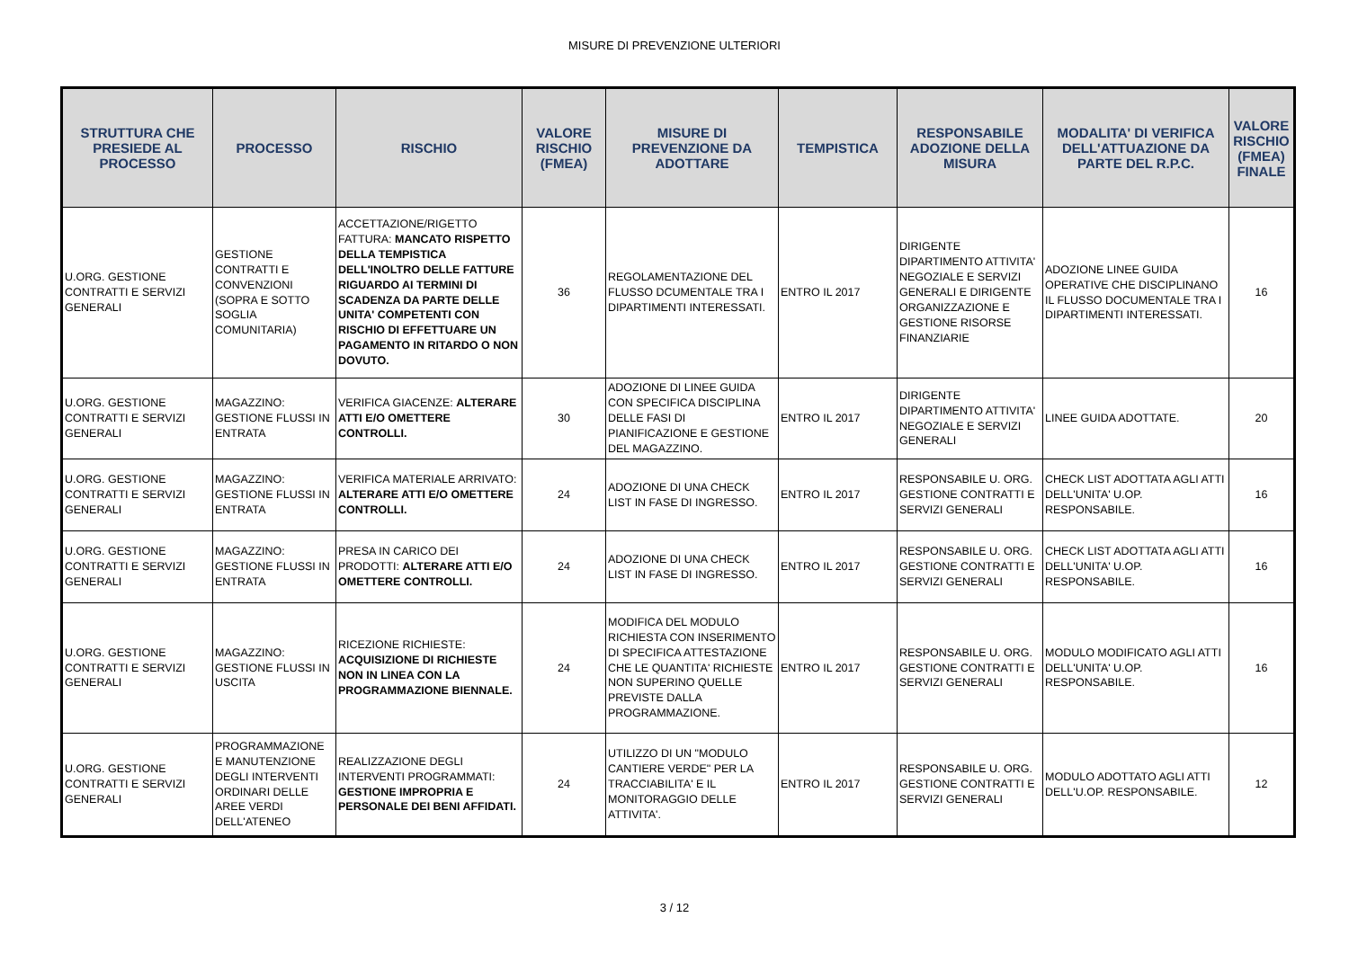MISURE DI PREVENZIONE ULTERIORI
| STRUTTURA CHE PRESIEDE AL PROCESSO | PROCESSO | RISCHIO | VALORE RISCHIO (FMEA) | MISURE DI PREVENZIONE DA ADOTTARE | TEMPISTICA | RESPONSABILE ADOZIONE DELLA MISURA | MODALITA' DI VERIFICA DELL'ATTUAZIONE DA PARTE DEL R.P.C. | VALORE RISCHIO (FMEA) FINALE |
| --- | --- | --- | --- | --- | --- | --- | --- | --- |
| U.ORG. GESTIONE CONTRATTI E SERVIZI GENERALI | GESTIONE CONTRATTI E CONVENZIONI (SOPRA E SOTTO SOGLIA COMUNITARIA) | ACCETTAZIONE/RIGETTO FATTURA: MANCATO RISPETTO DELLA TEMPISTICA DELL'INOLTRO DELLE FATTURE RIGUARDO AI TERMINI DI SCADENZA DA PARTE DELLE UNITA' COMPETENTI CON RISCHIO DI EFFETTUARE UN PAGAMENTO IN RITARDO O NON DOVUTO. | 36 | REGOLAMENTAZIONE DEL FLUSSO DCUMENTALE TRA I DIPARTIMENTI INTERESSATI. | ENTRO IL 2017 | DIRIGENTE DIPARTIMENTO ATTIVITA' NEGOZIALE E SERVIZI GENERALI E DIRIGENTE ORGANIZZAZIONE E GESTIONE RISORSE FINANZIARIE | ADOZIONE LINEE GUIDA OPERATIVE CHE DISCIPLINANO IL FLUSSO DOCUMENTALE TRA I DIPARTIMENTI INTERESSATI. | 16 |
| U.ORG. GESTIONE CONTRATTI E SERVIZI GENERALI | MAGAZZINO: GESTIONE FLUSSI IN ENTRATA | VERIFICA GIACENZE: ALTERARE ATTI E/O OMETTERE CONTROLLI. | 30 | ADOZIONE DI LINEE GUIDA CON SPECIFICA DISCIPLINA DELLE FASI DI PIANIFICAZIONE E GESTIONE DEL MAGAZZINO. | ENTRO IL 2017 | DIRIGENTE DIPARTIMENTO ATTIVITA' NEGOZIALE E SERVIZI GENERALI | LINEE GUIDA ADOTTATE. | 20 |
| U.ORG. GESTIONE CONTRATTI E SERVIZI GENERALI | MAGAZZINO: GESTIONE FLUSSI IN ENTRATA | VERIFICA MATERIALE ARRIVATO: ALTERARE ATTI E/O OMETTERE CONTROLLI. | 24 | ADOZIONE DI UNA CHECK LIST IN FASE DI INGRESSO. | ENTRO IL 2017 | RESPONSABILE U. ORG. GESTIONE CONTRATTI E SERVIZI GENERALI | CHECK LIST ADOTTATA AGLI ATTI DELL'UNITA' U.OP. RESPONSABILE. | 16 |
| U.ORG. GESTIONE CONTRATTI E SERVIZI GENERALI | MAGAZZINO: GESTIONE FLUSSI IN ENTRATA | PRESA IN CARICO DEI PRODOTTI: ALTERARE ATTI E/O OMETTERE CONTROLLI. | 24 | ADOZIONE DI UNA CHECK LIST IN FASE DI INGRESSO. | ENTRO IL 2017 | RESPONSABILE U. ORG. GESTIONE CONTRATTI E SERVIZI GENERALI | CHECK LIST ADOTTATA AGLI ATTI DELL'UNITA' U.OP. RESPONSABILE. | 16 |
| U.ORG. GESTIONE CONTRATTI E SERVIZI GENERALI | MAGAZZINO: GESTIONE FLUSSI IN USCITA | RICEZIONE RICHIESTE: ACQUISIZIONE DI RICHIESTE NON IN LINEA CON LA PROGRAMMAZIONE BIENNALE. | 24 | MODIFICA DEL MODULO RICHIESTA CON INSERIMENTO DI SPECIFICA ATTESTAZIONE CHE LE QUANTITA' RICHIESTE NON SUPERINO QUELLE PREVISTE DALLA PROGRAMMAZIONE. | ENTRO IL 2017 | RESPONSABILE U. ORG. GESTIONE CONTRATTI E SERVIZI GENERALI | MODULO MODIFICATO AGLI ATTI DELL'UNITA' U.OP. RESPONSABILE. | 16 |
| U.ORG. GESTIONE CONTRATTI E SERVIZI GENERALI | PROGRAMMAZIONE E MANUTENZIONE DEGLI INTERVENTI ORDINARI DELLE AREE VERDI DELL'ATENEO | REALIZZAZIONE DEGLI INTERVENTI PROGRAMMATI: GESTIONE IMPROPRIA E PERSONALE DEI BENI AFFIDATI. | 24 | UTILIZZO DI UN "MODULO CANTIERE VERDE" PER LA TRACCIABILITA' E IL MONITORAGGIO DELLE ATTIVITA'. | ENTRO IL 2017 | RESPONSABILE U. ORG. GESTIONE CONTRATTI E SERVIZI GENERALI | MODULO ADOTTATO AGLI ATTI DELL'U.OP. RESPONSABILE. | 12 |
3 / 12